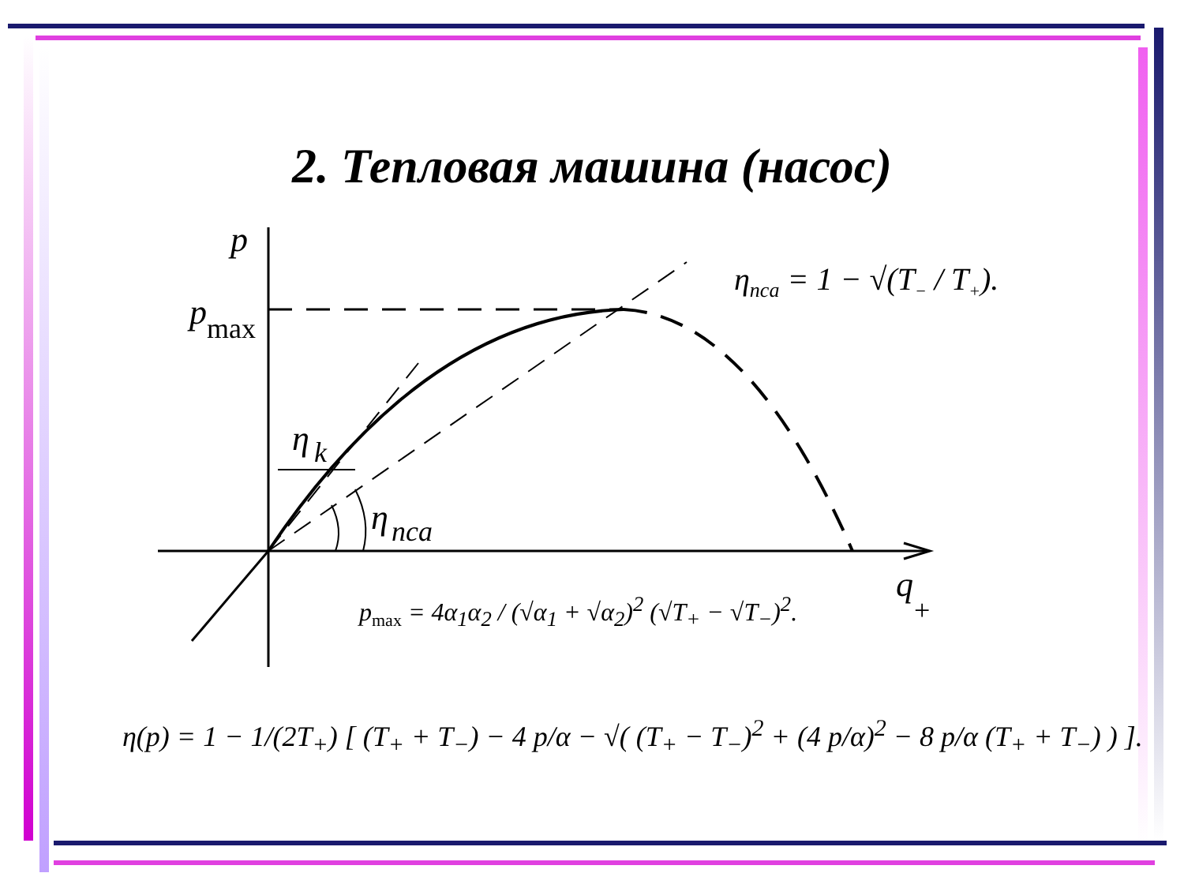2. Тепловая машина (насос)
p
p
max
η
k
η
nca
q
+
η<sub>nca</sub> = 1 − √(T<sub>−</sub> / T<sub>+</sub>).
p<sub>max</sub> = 4α<sub>1</sub>α<sub>2</sub> / (√α<sub>1</sub> + √α<sub>2</sub>)<sup>2</sup> (√T<sub>+</sub> − √T<sub>−</sub>)<sup>2</sup>.
η(p) = 1 − 1/(2T<sub>+</sub>) [ (T<sub>+</sub> + T<sub>−</sub>) − 4 p/α − √( (T<sub>+</sub> − T<sub>−</sub>)<sup>2</sup> + (4 p/α)<sup>2</sup> − 8 p/α (T<sub>+</sub> + T<sub>−</sub>) ) ].